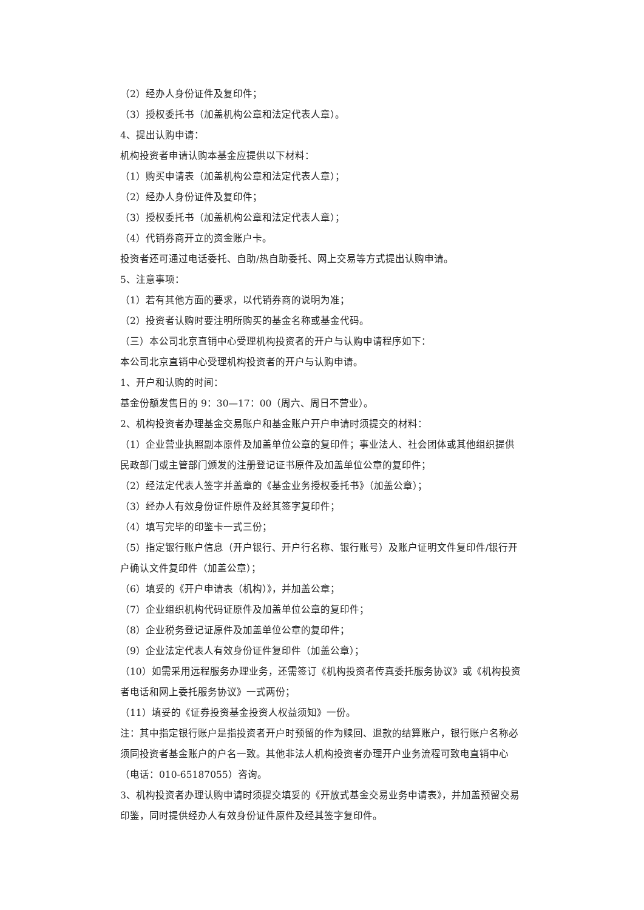（2）经办人身份证件及复印件；
（3）授权委托书（加盖机构公章和法定代表人章）。
4、提出认购申请：
机构投资者申请认购本基金应提供以下材料：
（1）购买申请表（加盖机构公章和法定代表人章）；
（2）经办人身份证件及复印件；
（3）授权委托书（加盖机构公章和法定代表人章）；
（4）代销券商开立的资金账户卡。
投资者还可通过电话委托、自助/热自助委托、网上交易等方式提出认购申请。
5、注意事项：
（1）若有其他方面的要求，以代销券商的说明为准；
（2）投资者认购时要注明所购买的基金名称或基金代码。
（三）本公司北京直销中心受理机构投资者的开户与认购申请程序如下：
本公司北京直销中心受理机构投资者的开户与认购申请。
1、开户和认购的时间：
基金份额发售日的 9：30—17：00（周六、周日不营业）。
2、机构投资者办理基金交易账户和基金账户开户申请时须提交的材料：
（1）企业营业执照副本原件及加盖单位公章的复印件；事业法人、社会团体或其他组织提供民政部门或主管部门颁发的注册登记证书原件及加盖单位公章的复印件；
（2）经法定代表人签字并盖章的《基金业务授权委托书》（加盖公章）；
（3）经办人有效身份证件原件及经其签字复印件；
（4）填写完毕的印鉴卡一式三份；
（5）指定银行账户信息（开户银行、开户行名称、银行账号）及账户证明文件复印件/银行开户确认文件复印件（加盖公章）；
（6）填妥的《开户申请表（机构）》，并加盖公章；
（7）企业组织机构代码证原件及加盖单位公章的复印件；
（8）企业税务登记证原件及加盖单位公章的复印件；
（9）企业法定代表人有效身份证件复印件（加盖公章）；
（10）如需采用远程服务办理业务，还需签订《机构投资者传真委托服务协议》或《机构投资者电话和网上委托服务协议》一式两份；
（11）填妥的《证券投资基金投资人权益须知》一份。
注：其中指定银行账户是指投资者开户时预留的作为赎回、退款的结算账户，银行账户名称必须同投资者基金账户的户名一致。其他非法人机构投资者办理开户业务流程可致电直销中心（电话：010-65187055）咨询。
3、机构投资者办理认购申请时须提交填妥的《开放式基金交易业务申请表》，并加盖预留交易印鉴，同时提供经办人有效身份证件原件及经其签字复印件。